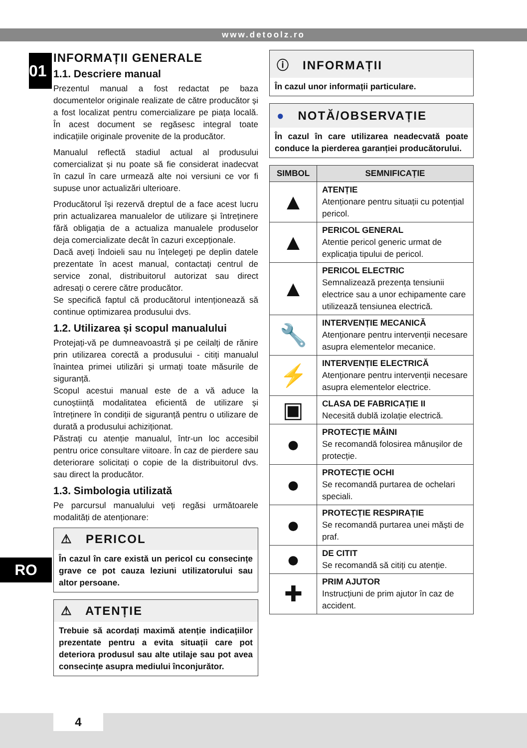www.detoolz.ro
01
RO
INFORMAȚII GENERALE
1.1. Descriere manual
Prezentul manual a fost redactat pe baza documentelor originale realizate de către producător și a fost localizat pentru comercializare pe piața locală. În acest document se regăsesc integral toate indicațiile originale provenite de la producător.
Manualul reflectă stadiul actual al produsului comercializat și nu poate să fie considerat inadecvat în cazul în care urmează alte noi versiuni ce vor fi supuse unor actualizări ulterioare.
Producătorul își rezervă dreptul de a face acest lucru prin actualizarea manualelor de utilizare și întreținere fără obligația de a actualiza manualele produselor deja comercializate decât în cazuri excepționale.
Dacă aveți îndoieli sau nu înțelegeți pe deplin datele prezentate în acest manual, contactați centrul de service zonal, distribuitorul autorizat sau direct adresați o cerere către producător.
Se specifică faptul că producătorul intenționează să continue optimizarea produsului dvs.
1.2. Utilizarea și scopul manualului
Protejați-vă pe dumneavoastră și pe ceilalți de rănire prin utilizarea corectă a produsului - citiți manualul înaintea primei utilizări și urmați toate măsurile de siguranță.
Scopul acestui manual este de a vă aduce la cunoștiință modalitatea eficientă de utilizare și întreținere în condiții de siguranță pentru o utilizare de durată a produsului achiziționat.
Păstrați cu atenție manualul, într-un loc accesibil pentru orice consultare viitoare. În caz de pierdere sau deteriorare solicitați o copie de la distribuitorul dvs. sau direct la producător.
1.3. Simbologia utilizată
Pe parcursul manualului veți regăsi următoarele modalități de atenționare:
⚠ PERICOL
În cazul în care există un pericol cu consecințe grave ce pot cauza leziuni utilizatorului sau altor persoane.
⚠ ATENȚIE
Trebuie să acordați maximă atenție indicațiilor prezentate pentru a evita situații care pot deteriora produsul sau alte utilaje sau pot avea consecințe asupra mediului înconjurător.
ⓘ INFORMAȚII
În cazul unor informații particulare.
● NOTĂ/OBSERVAȚIE
În cazul în care utilizarea neadecvată poate conduce la pierderea garanției producătorului.
| SIMBOL | SEMNIFICAȚIE |
| --- | --- |
| ▲ | ATENȚIE Atenționare pentru situații cu potențial pericol. |
| ▲ | PERICOL GENERAL Atentie pericol generic urmat de explicația tipului de pericol. |
| ▲ | PERICOL ELECTRIC Semnalizează prezența tensiunii electrice sau a unor echipamente care utilizează tensiunea electrică. |
| 🔧 | INTERVENȚIE MECANICĂ Atenționare pentru intervenții necesare asupra elementelor mecanice. |
| ⚡ | INTERVENȚIE ELECTRICĂ Atenționare pentru intervenții necesare asupra elementelor electrice. |
| ▣ | CLASA DE FABRICAȚIE II Necesită dublă izolație electrică. |
| ● | PROTECȚIE MÂINI Se recomandă folosirea mânușilor de protecție. |
| ● | PROTECȚIE OCHI Se recomandă purtarea de ochelari speciali. |
| ● | PROTECȚIE RESPIRAȚIE Se recomandă purtarea unei măști de praf. |
| ● | DE CITIT Se recomandă să citiți cu atenție. |
| ✚ | PRIM AJUTOR Instrucțiuni de prim ajutor în caz de accident. |
4